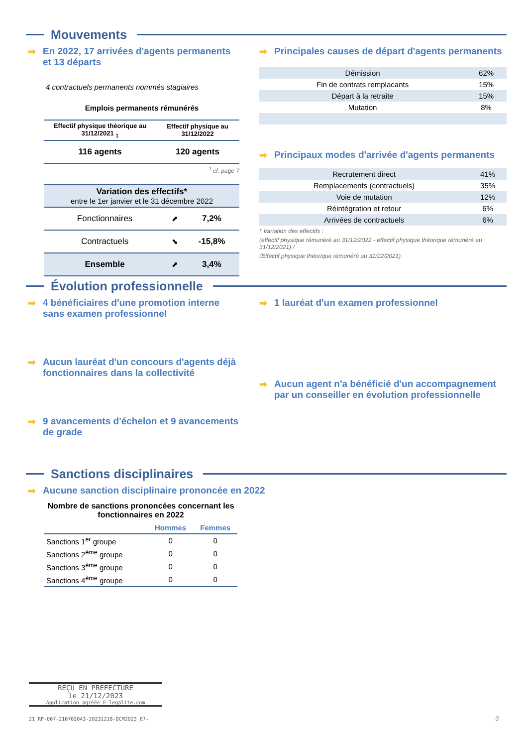Mouvements
➡ En 2022, 17 arrivées d'agents permanents et 13 départs
4 contractuels permanents nommés stagiaires
Emplois permanents rémunérés
| Effectif physique théorique au 31/12/2021 <sub>1</sub> | Effectif physique au 31/12/2022 |
| --- | --- |
| 116 agents | 120 agents |
<sup>1</sup> cf. page 7
| Variation des effectifs* entre le 1er janvier et le 31 décembre 2022 | | |
| Fonctionnaires | ⬈ | 7,2% |
| Contractuels | ⬊ | -15,8% |
| Ensemble | ⬈ | 3,4% |
➡ Principales causes de départ d'agents permanents
| Démission | 62% |
| Fin de contrats remplacants | 15% |
| Départ à la retraite | 15% |
| Mutation | 8% |
➡ Principaux modes d'arrivée d'agents permanents
| Recrutement direct | 41% |
| Remplacements (contractuels) | 35% |
| Voie de mutation | 12% |
| Réintégration et retour | 6% |
| Arrivées de contractuels | 6% |
* Variation des effectifs :
(effectif physique rémunéré au 31/12/2022 - effectif physique théorique rémunéré au 31/12/2021) /
(Effectif physique théorique rémunéré au 31/12/2021)
Évolution professionnelle
➡ 4 bénéficiaires d'une promotion interne sans examen professionnel
➡ Aucun lauréat d'un concours d'agents déjà fonctionnaires dans la collectivité
➡ 9 avancements d'échelon et 9 avancements de grade
➡ 1 lauréat d'un examen professionnel
➡ Aucun agent n'a bénéficié d'un accompagnement par un conseiller en évolution professionnelle
Sanctions disciplinaires
➡ Aucune sanction disciplinaire prononcée en 2022
Nombre de sanctions prononcées concernant les fonctionnaires en 2022
| | Hommes | Femmes |
| --- | --- | --- |
| Sanctions 1<sup>er</sup> groupe | 0 | 0 |
| Sanctions 2<sup>ème</sup> groupe | 0 | 0 |
| Sanctions 3<sup>ème</sup> groupe | 0 | 0 |
| Sanctions 4<sup>ème</sup> groupe | 0 | 0 |
REÇU EN PREFECTURE
le 21/12/2023
Application agréée E-legalite.com
21_RP-067-216702043-20231218-DCM2023_67-
3